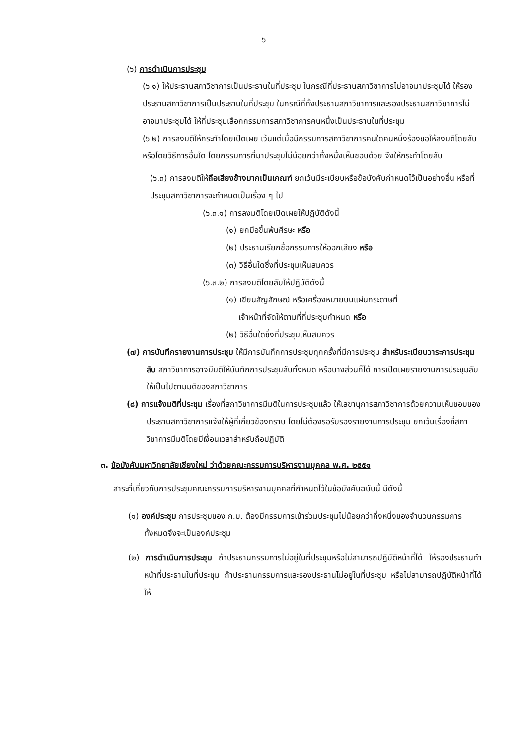๖
(๖) การดำเนินการประชุม
(๖.๑) ให้ประธานสภาวิชาการเป็นประธานในที่ประชุม ในกรณีที่ประธานสภาวิชาการไม่อาจมาประชุมได้ ให้รองประธานสภาวิชาการเป็นประธานในที่ประชุม ในกรณีที่ทั้งประธานสภาวิชาการและรองประธานสภาวิชาการไม่อาจมาประชุมได้ ให้ที่ประชุมเลือกกรรมการสภาวิชาการคนหนึ่งเป็นประธานในที่ประชุม
(๖.๒) การลงมติให้กระทำโดยเปิดเผย เว้นแต่เมื่อมีกรรมการสภาวิชาการคนใดคนหนึ่งร้องขอให้ลงมติโดยลับหรือโดยวิธีการอื่นใด โดยกรรมการที่มาประชุมไม่น้อยกว่ากึ่งหนึ่งเห็นชอบด้วย จึงให้กระทำโดยลับ
(๖.๓) การลงมติให้ถือเสียงข้างมากเป็นเกณฑ์ ยกเว้นมีระเบียบหรือข้อบังคับกำหนดไว้เป็นอย่างอื่น หรือที่ประชุมสภาวิชาการจะกำหนดเป็นเรื่อง ๆ ไป
(๖.๓.๑) การลงมติโดยเปิดเผยให้ปฏิบัติดังนี้
(๑) ยกมือขึ้นพ้นศีรษะ หรือ
(๒) ประธานเรียกชื่อกรรมการให้ออกเสียง หรือ
(๓) วิธีอื่นใดซึ่งที่ประชุมเห็นสมควร
(๖.๓.๒) การลงมติโดยลับให้ปฏิบัติดังนี้
(๑) เขียนสัญลักษณ์ หรือเครื่องหมายบนแผ่นกระดาษที่
เจ้าหน้าที่จัดให้ตามที่ที่ประชุมกำหนด หรือ
(๒) วิธีอื่นใดซึ่งที่ประชุมเห็นสมควร
(๗) การบันทึกรายงานการประชุม ให้มีการบันทึกการประชุมทุกครั้งที่มีการประชุม สำหรับระเบียบวาระการประชุมลับ สภาวิชาการอาจมีมติให้บันทึกการประชุมลับทั้งหมด หรือบางส่วนก็ได้ การเปิดเผยรายงานการประชุมลับให้เป็นไปตามมติของสภาวิชาการ
(๘) การแจ้งมติที่ประชุม เรื่องที่สภาวิชาการมีมติในการประชุมแล้ว ให้เลขานุการสภาวิชาการด้วยความเห็นชอบของประธานสภาวิชาการแจ้งให้ผู้ที่เกี่ยวข้องทราบ โดยไม่ต้องรอรับรองรายงานการประชุม ยกเว้นเรื่องที่สภาวิชาการมีมติโดยมีเงื่อนเวลาสำหรับถือปฏิบัติ
๓. ข้อบังคับมหาวิทยาลัยเชียงใหม่ ว่าด้วยคณะกรรมการบริหารงานบุคคล พ.ศ. ๒๕๕๑
สาระที่เกี่ยวกับการประชุมคณะกรรมการบริหารงานบุคคลที่กำหนดไว้ในข้อบังคับฉบับนี้ มีดังนี้
(๑) องค์ประชุม การประชุมของ ก.บ. ต้องมีกรรมการเข้าร่วมประชุมไม่น้อยกว่ากึ่งหนึ่งของจำนวนกรรมการทั้งหมดจึงจะเป็นองค์ประชุม
(๒) การดำเนินการประชุม ถ้าประธานกรรมการไม่อยู่ในที่ประชุมหรือไม่สามารถปฏิบัติหน้าที่ได้ ให้รองประธานทำหน้าที่ประธานในที่ประชุม ถ้าประธานกรรมการและรองประธานไม่อยู่ในที่ประชุม หรือไม่สามารถปฏิบัติหน้าที่ได้ ให้